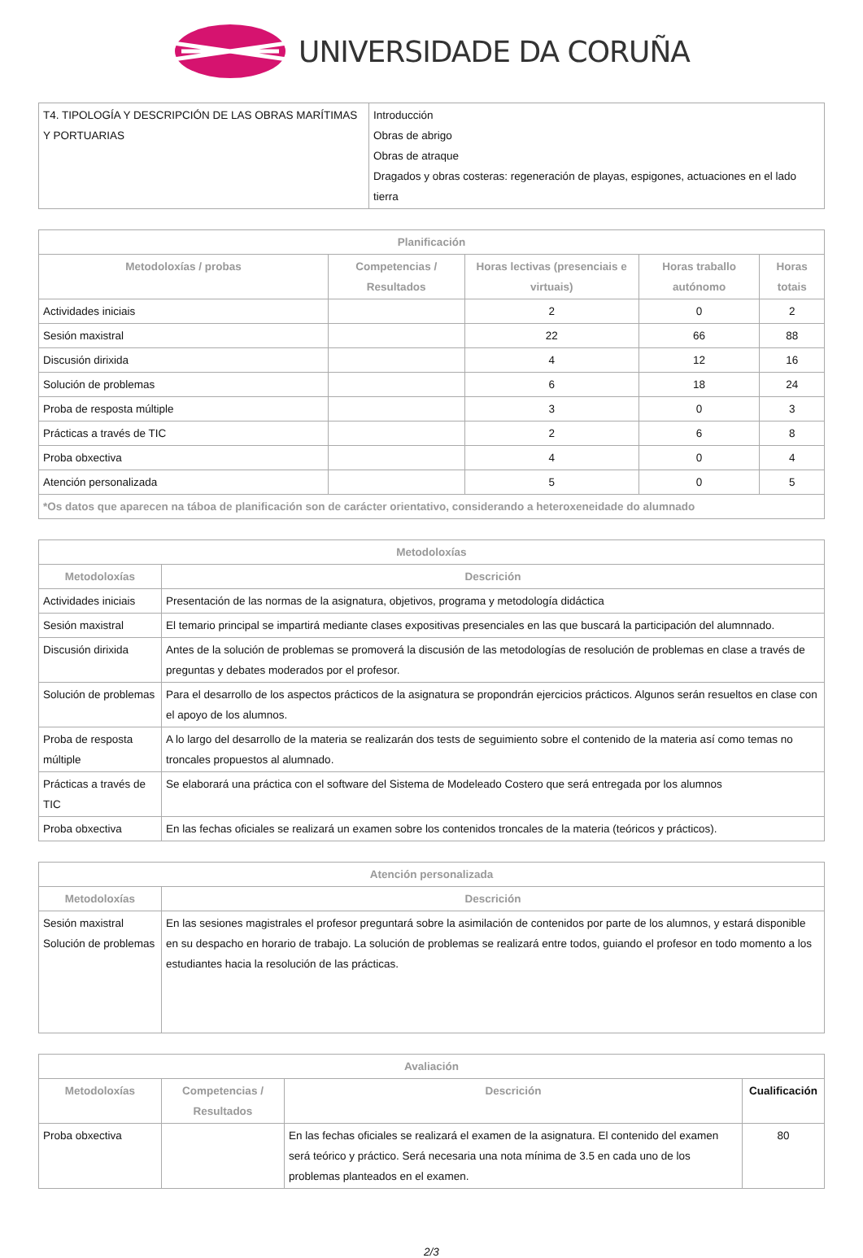UNIVERSIDADE DA CORUÑA
| T4. TIPOLOGÍA Y DESCRIPCIÓN DE LAS OBRAS MARÍTIMAS Y PORTUARIAS | Introducción Obras de abrigo Obras de atraque Dragados y obras costeras: regeneración de playas, espigones, actuaciones en el lado tierra |
| Planificación | | | | |
| --- | --- | --- | --- | --- |
| Metodoloxías / probas | Competencias / Resultados | Horas lectivas (presenciais e virtuais) | Horas traballo autónomo | Horas totais |
| Actividades iniciais | | 2 | 0 | 2 |
| Sesión maxistral | | 22 | 66 | 88 |
| Discusión dirixida | | 4 | 12 | 16 |
| Solución de problemas | | 6 | 18 | 24 |
| Proba de resposta múltiple | | 3 | 0 | 3 |
| Prácticas a través de TIC | | 2 | 6 | 8 |
| Proba obxectiva | | 4 | 0 | 4 |
| Atención personalizada | | 5 | 0 | 5 |
| *Os datos que aparecen na táboa de planificación son de carácter orientativo, considerando a heteroxeneidade do alumnado | | | | |
| Metodoloxías | |
| --- | --- |
| Metodoloxías | Descrición |
| Actividades iniciais | Presentación de las normas de la asignatura, objetivos, programa y metodología didáctica |
| Sesión maxistral | El temario principal se impartirá mediante clases expositivas presenciales en las que buscará la participación del alumnnado. |
| Discusión dirixida | Antes de la solución de problemas se promoverá la discusión de las metodologías de resolución de problemas en clase a través de preguntas y debates moderados por el profesor. |
| Solución de problemas | Para el desarrollo de los aspectos prácticos de la asignatura se propondrán ejercicios prácticos. Algunos serán resueltos en clase con el apoyo de los alumnos. |
| Proba de resposta múltiple | A lo largo del desarrollo de la materia se realizarán dos tests de seguimiento sobre el contenido de la materia así como temas no troncales propuestos al alumnado. |
| Prácticas a través de TIC | Se elaborará una práctica con el software del Sistema de Modeleado Costero que será entregada por los alumnos |
| Proba obxectiva | En las fechas oficiales se realizará un examen sobre los contenidos troncales de la materia (teóricos y prácticos). |
| Atención personalizada | |
| --- | --- |
| Metodoloxías | Descrición |
| Sesión maxistral Solución de problemas | En las sesiones magistrales el profesor preguntará sobre la asimilación de contenidos por parte de los alumnos, y estará disponible en su despacho en horario de trabajo. La solución de problemas se realizará entre todos, guiando el profesor en todo momento a los estudiantes hacia la resolución de las prácticas. |
| Avaliación | | | |
| --- | --- | --- | --- |
| Metodoloxías | Competencias / Resultados | Descrición | Cualificación |
| Proba obxectiva | | En las fechas oficiales se realizará el examen de la asignatura. El contenido del examen será teórico y práctico. Será necesaria una nota mínima de 3.5 en cada uno de los problemas planteados en el examen. | 80 |
2/3